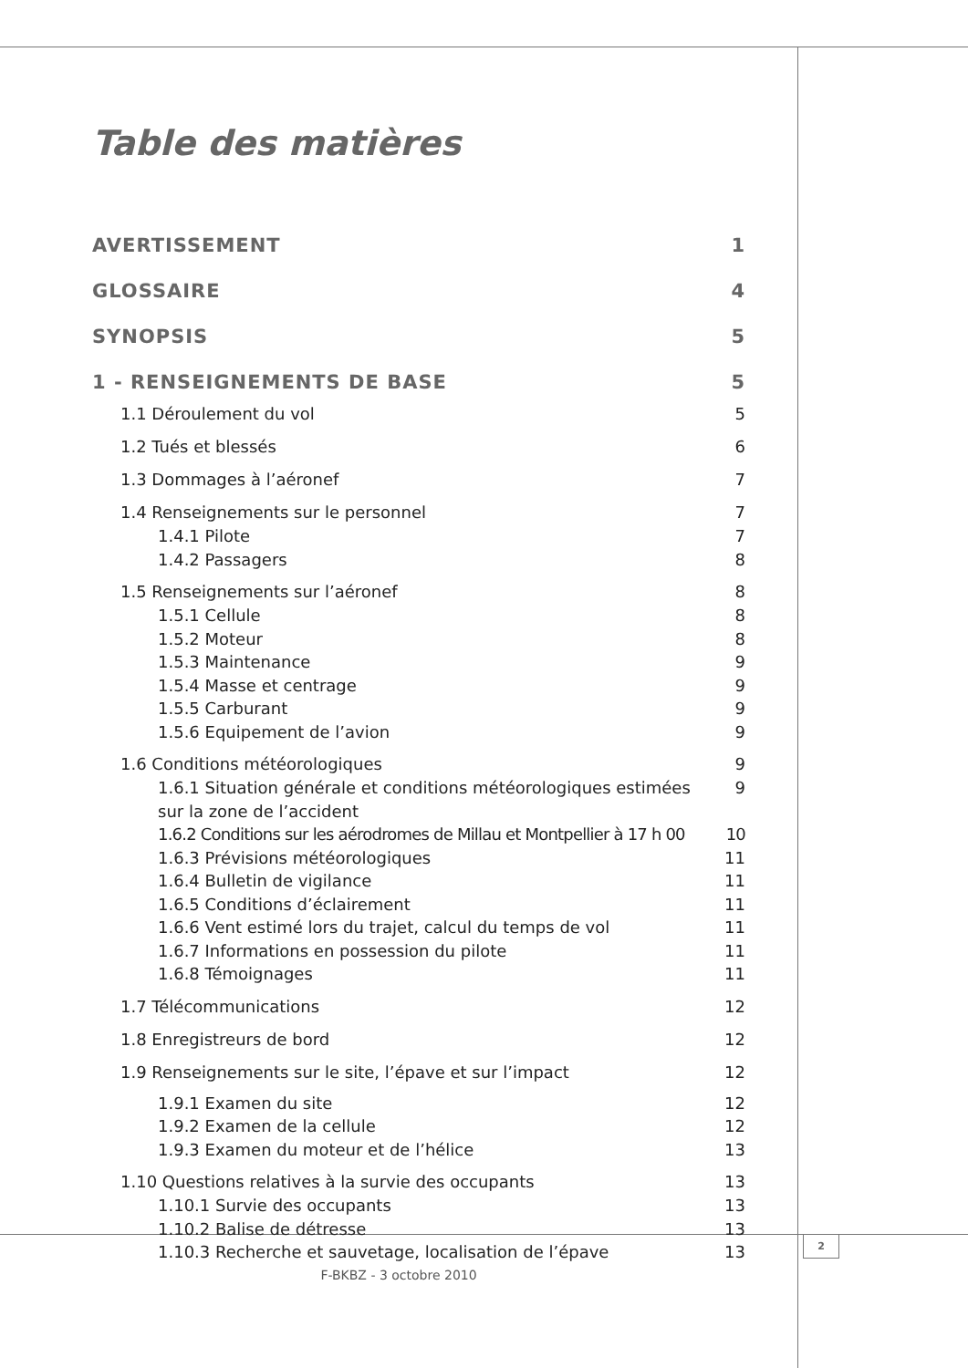Table des matières
AVERTISSEMENT 1
GLOSSAIRE 4
SYNOPSIS 5
1 - RENSEIGNEMENTS DE BASE 5
1.1 Déroulement du vol 5
1.2 Tués et blessés 6
1.3 Dommages à l’aéronef 7
1.4 Renseignements sur le personnel 7
1.4.1 Pilote 7
1.4.2 Passagers 8
1.5 Renseignements sur l’aéronef 8
1.5.1 Cellule 8
1.5.2 Moteur 8
1.5.3 Maintenance 9
1.5.4 Masse et centrage 9
1.5.5 Carburant 9
1.5.6 Equipement de l’avion 9
1.6 Conditions météorologiques 9
1.6.1 Situation générale et conditions météorologiques estimées
sur la zone de l’accident 9
1.6.2 Conditions sur les aérodromes de Millau et Montpellier à 17 h 00 10
1.6.3 Prévisions météorologiques 11
1.6.4 Bulletin de vigilance 11
1.6.5 Conditions d’éclairement 11
1.6.6 Vent estimé lors du trajet, calcul du temps de vol 11
1.6.7 Informations en possession du pilote 11
1.6.8 Témoignages 11
1.7 Télécommunications 12
1.8 Enregistreurs de bord 12
1.9 Renseignements sur le site, l’épave et sur l’impact 12
1.9.1 Examen du site 12
1.9.2 Examen de la cellule 12
1.9.3 Examen du moteur et de l’hélice 13
1.10 Questions relatives à la survie des occupants 13
1.10.1 Survie des occupants 13
1.10.2 Balise de détresse 13
1.10.3 Recherche et sauvetage, localisation de l’épave 13
2
F-BKBZ - 3 octobre 2010